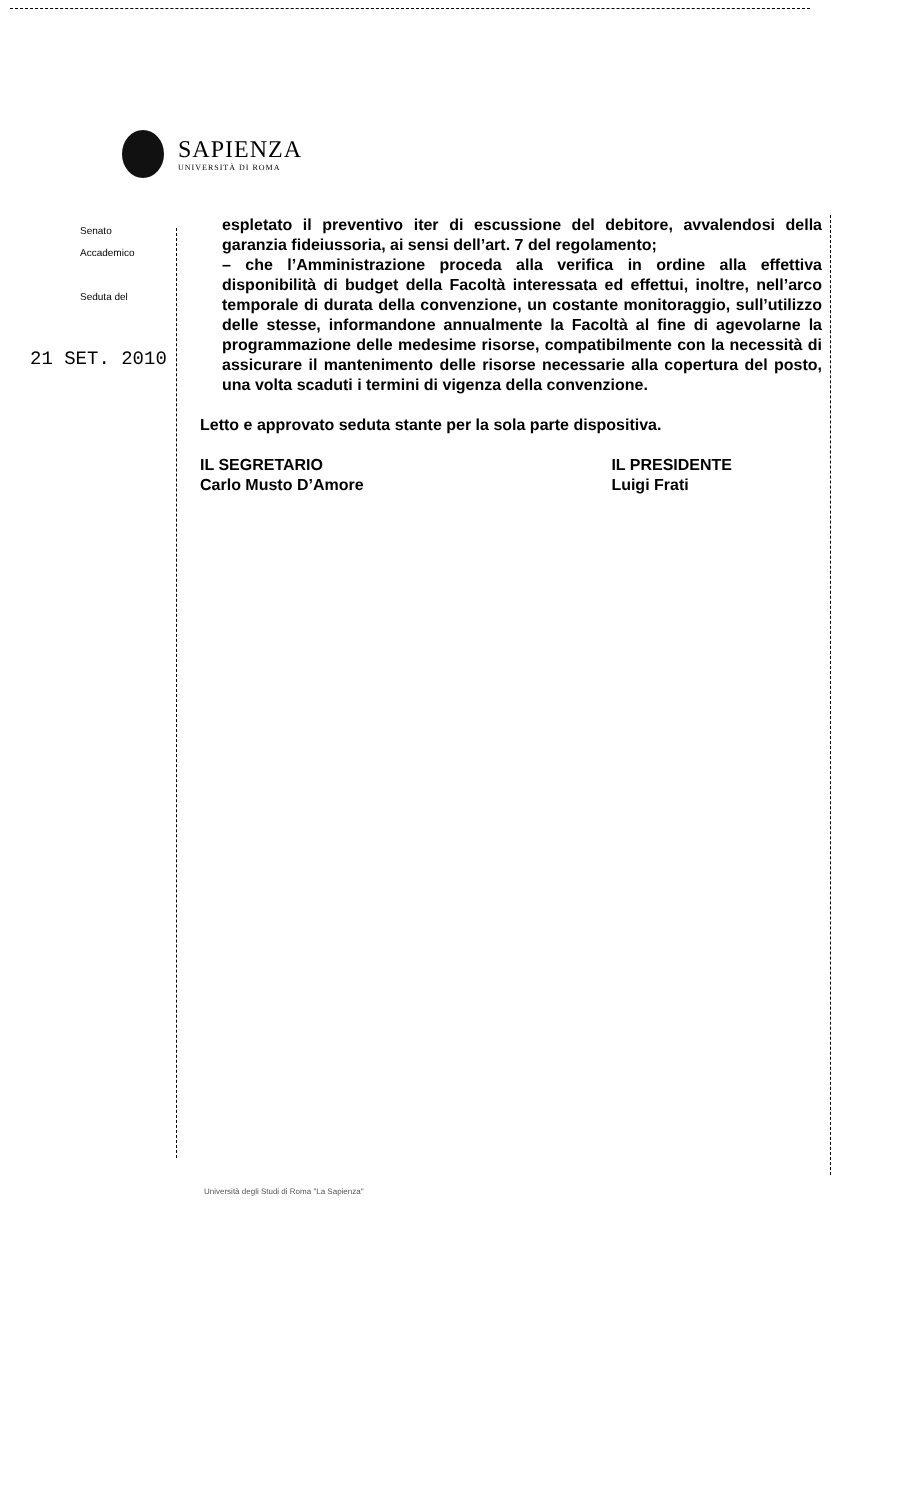SAPIENZA
UNIVERSITÀ DI ROMA
Senato
Accademico
Seduta del
21 SET. 2010
espletato il preventivo iter di escussione del debitore, avvalendosi della garanzia fideiussoria, ai sensi dell’art. 7 del regolamento;
– che l’Amministrazione proceda alla verifica in ordine alla effettiva disponibilità di budget della Facoltà interessata ed effettui, inoltre, nell’arco temporale di durata della convenzione, un costante monitoraggio, sull’utilizzo delle stesse, informandone annualmente la Facoltà al fine di agevolarne la programmazione delle medesime risorse, compatibilmente con la necessità di assicurare il mantenimento delle risorse necessarie alla copertura del posto, una volta scaduti i termini di vigenza della convenzione.
Letto e approvato seduta stante per la sola parte dispositiva.
IL SEGRETARIO
Carlo Musto D’Amore
IL PRESIDENTE
Luigi Frati
Università degli Studi di Roma "La Sapienza"